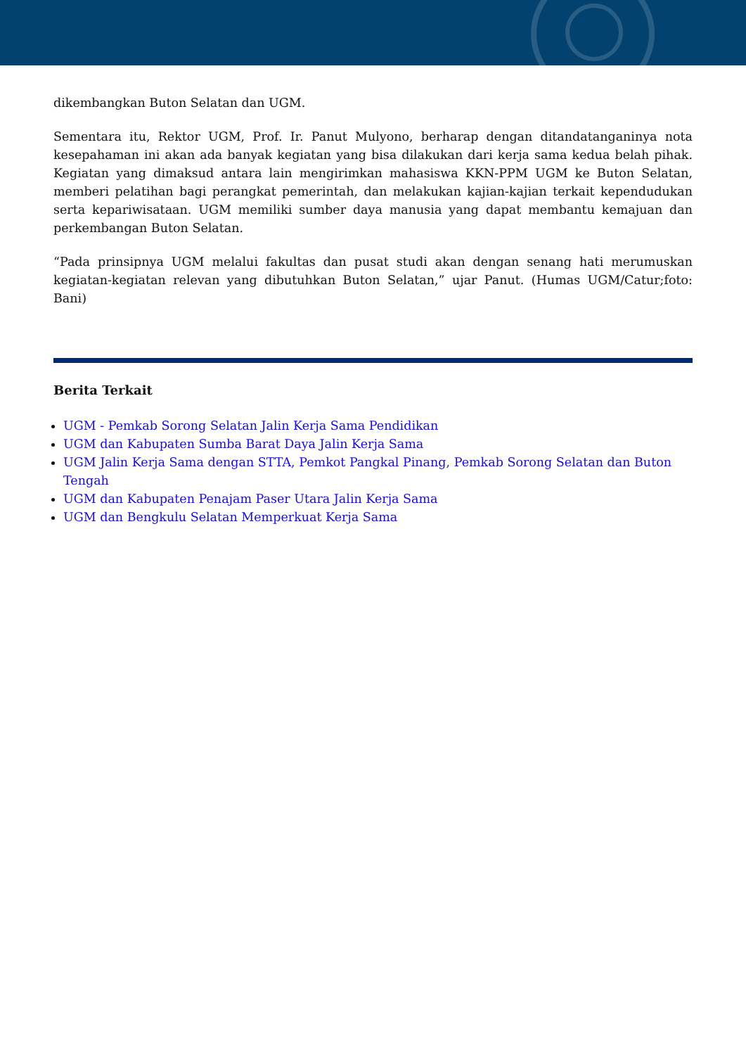dikembangkan Buton Selatan dan UGM.
Sementara itu, Rektor UGM, Prof. Ir. Panut Mulyono, berharap dengan ditandatanganinya nota kesepahaman ini akan ada banyak kegiatan yang bisa dilakukan dari kerja sama kedua belah pihak. Kegiatan yang dimaksud antara lain mengirimkan mahasiswa KKN-PPM UGM ke Buton Selatan, memberi pelatihan bagi perangkat pemerintah, dan melakukan kajian-kajian terkait kependudukan serta kepariwisataan. UGM memiliki sumber daya manusia yang dapat membantu kemajuan dan perkembangan Buton Selatan.
“Pada prinsipnya UGM melalui fakultas dan pusat studi akan dengan senang hati merumuskan kegiatan-kegiatan relevan yang dibutuhkan Buton Selatan,” ujar Panut. (Humas UGM/Catur;foto: Bani)
Berita Terkait
UGM - Pemkab Sorong Selatan Jalin Kerja Sama Pendidikan
UGM dan Kabupaten Sumba Barat Daya Jalin Kerja Sama
UGM Jalin Kerja Sama dengan STTA, Pemkot Pangkal Pinang, Pemkab Sorong Selatan dan Buton Tengah
UGM dan Kabupaten Penajam Paser Utara Jalin Kerja Sama
UGM dan Bengkulu Selatan Memperkuat Kerja Sama